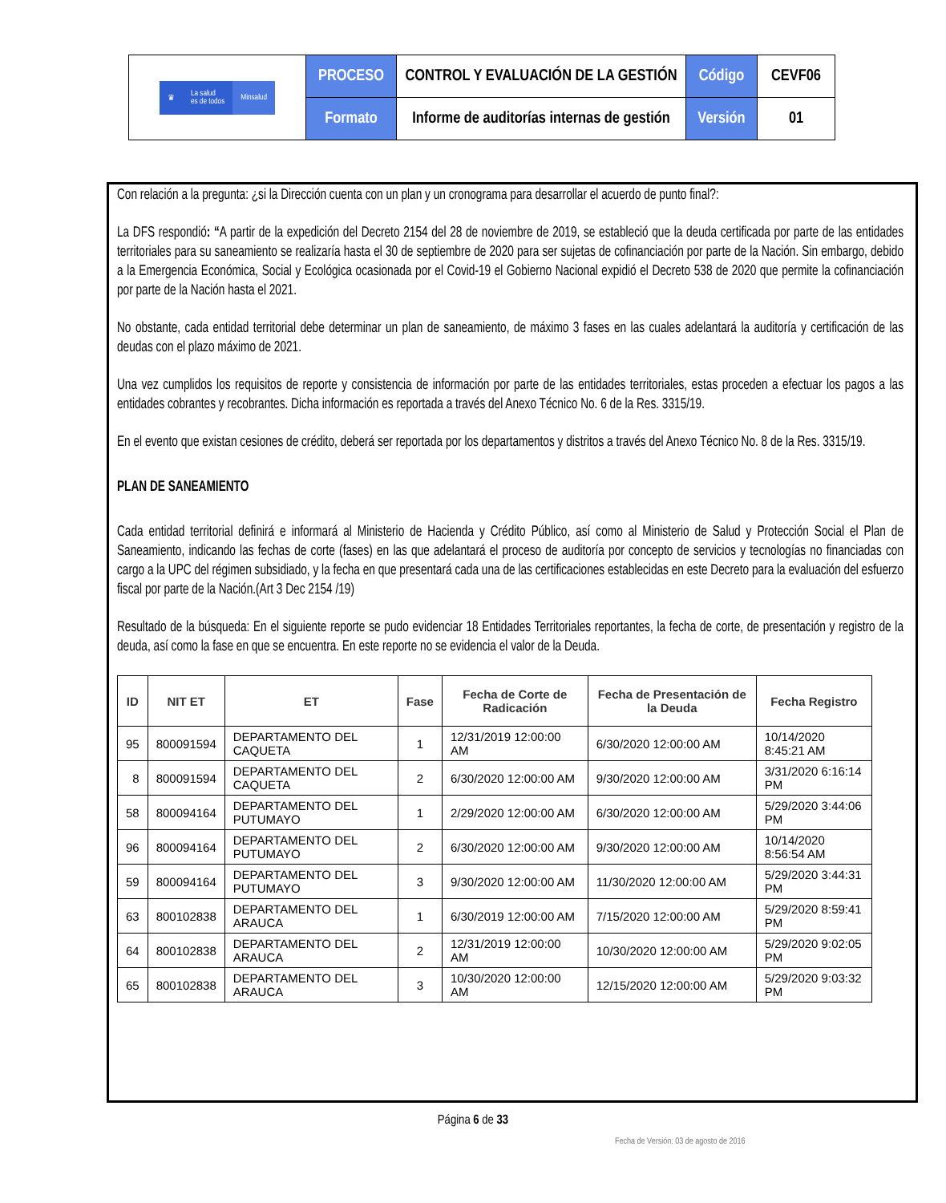| ♛ La salud es de todos Minsalud | PROCESO | CONTROL Y EVALUACIÓN DE LA GESTIÓN | Código | CEVF06 |
| | Formato | Informe de auditorías internas de gestión | Versión | 01 |
Con relación a la pregunta: ¿si la Dirección cuenta con un plan y un cronograma para desarrollar el acuerdo de punto final?:
La DFS respondió: “A partir de la expedición del Decreto 2154 del 28 de noviembre de 2019, se estableció que la deuda certificada por parte de las entidades territoriales para su saneamiento se realizaría hasta el 30 de septiembre de 2020 para ser sujetas de cofinanciación por parte de la Nación. Sin embargo, debido a la Emergencia Económica, Social y Ecológica ocasionada por el Covid-19 el Gobierno Nacional expidió el Decreto 538 de 2020 que permite la cofinanciación por parte de la Nación hasta el 2021.
No obstante, cada entidad territorial debe determinar un plan de saneamiento, de máximo 3 fases en las cuales adelantará la auditoría y certificación de las deudas con el plazo máximo de 2021.
Una vez cumplidos los requisitos de reporte y consistencia de información por parte de las entidades territoriales, estas proceden a efectuar los pagos a las entidades cobrantes y recobrantes. Dicha información es reportada a través del Anexo Técnico No. 6 de la Res. 3315/19.
En el evento que existan cesiones de crédito, deberá ser reportada por los departamentos y distritos a través del Anexo Técnico No. 8 de la Res. 3315/19.
PLAN DE SANEAMIENTO
Cada entidad territorial definirá e informará al Ministerio de Hacienda y Crédito Público, así como al Ministerio de Salud y Protección Social el Plan de Saneamiento, indicando las fechas de corte (fases) en las que adelantará el proceso de auditoría por concepto de servicios y tecnologías no financiadas con cargo a la UPC del régimen subsidiado, y la fecha en que presentará cada una de las certificaciones establecidas en este Decreto para la evaluación del esfuerzo fiscal por parte de la Nación.(Art 3 Dec 2154 /19)
Resultado de la búsqueda: En el siguiente reporte se pudo evidenciar 18 Entidades Territoriales reportantes, la fecha de corte, de presentación y registro de la deuda, así como la fase en que se encuentra. En este reporte no se evidencia el valor de la Deuda.
| ID | NIT ET | ET | Fase | Fecha de Corte de Radicación | Fecha de Presentación de la Deuda | Fecha Registro |
| --- | --- | --- | --- | --- | --- | --- |
| 95 | 800091594 | DEPARTAMENTO DEL CAQUETA | 1 | 12/31/2019 12:00:00 AM | 6/30/2020 12:00:00 AM | 10/14/2020 8:45:21 AM |
| 8 | 800091594 | DEPARTAMENTO DEL CAQUETA | 2 | 6/30/2020 12:00:00 AM | 9/30/2020 12:00:00 AM | 3/31/2020 6:16:14 PM |
| 58 | 800094164 | DEPARTAMENTO DEL PUTUMAYO | 1 | 2/29/2020 12:00:00 AM | 6/30/2020 12:00:00 AM | 5/29/2020 3:44:06 PM |
| 96 | 800094164 | DEPARTAMENTO DEL PUTUMAYO | 2 | 6/30/2020 12:00:00 AM | 9/30/2020 12:00:00 AM | 10/14/2020 8:56:54 AM |
| 59 | 800094164 | DEPARTAMENTO DEL PUTUMAYO | 3 | 9/30/2020 12:00:00 AM | 11/30/2020 12:00:00 AM | 5/29/2020 3:44:31 PM |
| 63 | 800102838 | DEPARTAMENTO DEL ARAUCA | 1 | 6/30/2019 12:00:00 AM | 7/15/2020 12:00:00 AM | 5/29/2020 8:59:41 PM |
| 64 | 800102838 | DEPARTAMENTO DEL ARAUCA | 2 | 12/31/2019 12:00:00 AM | 10/30/2020 12:00:00 AM | 5/29/2020 9:02:05 PM |
| 65 | 800102838 | DEPARTAMENTO DEL ARAUCA | 3 | 10/30/2020 12:00:00 AM | 12/15/2020 12:00:00 AM | 5/29/2020 9:03:32 PM |
Página 6 de 33
Fecha de Versión: 03 de agosto de 2016